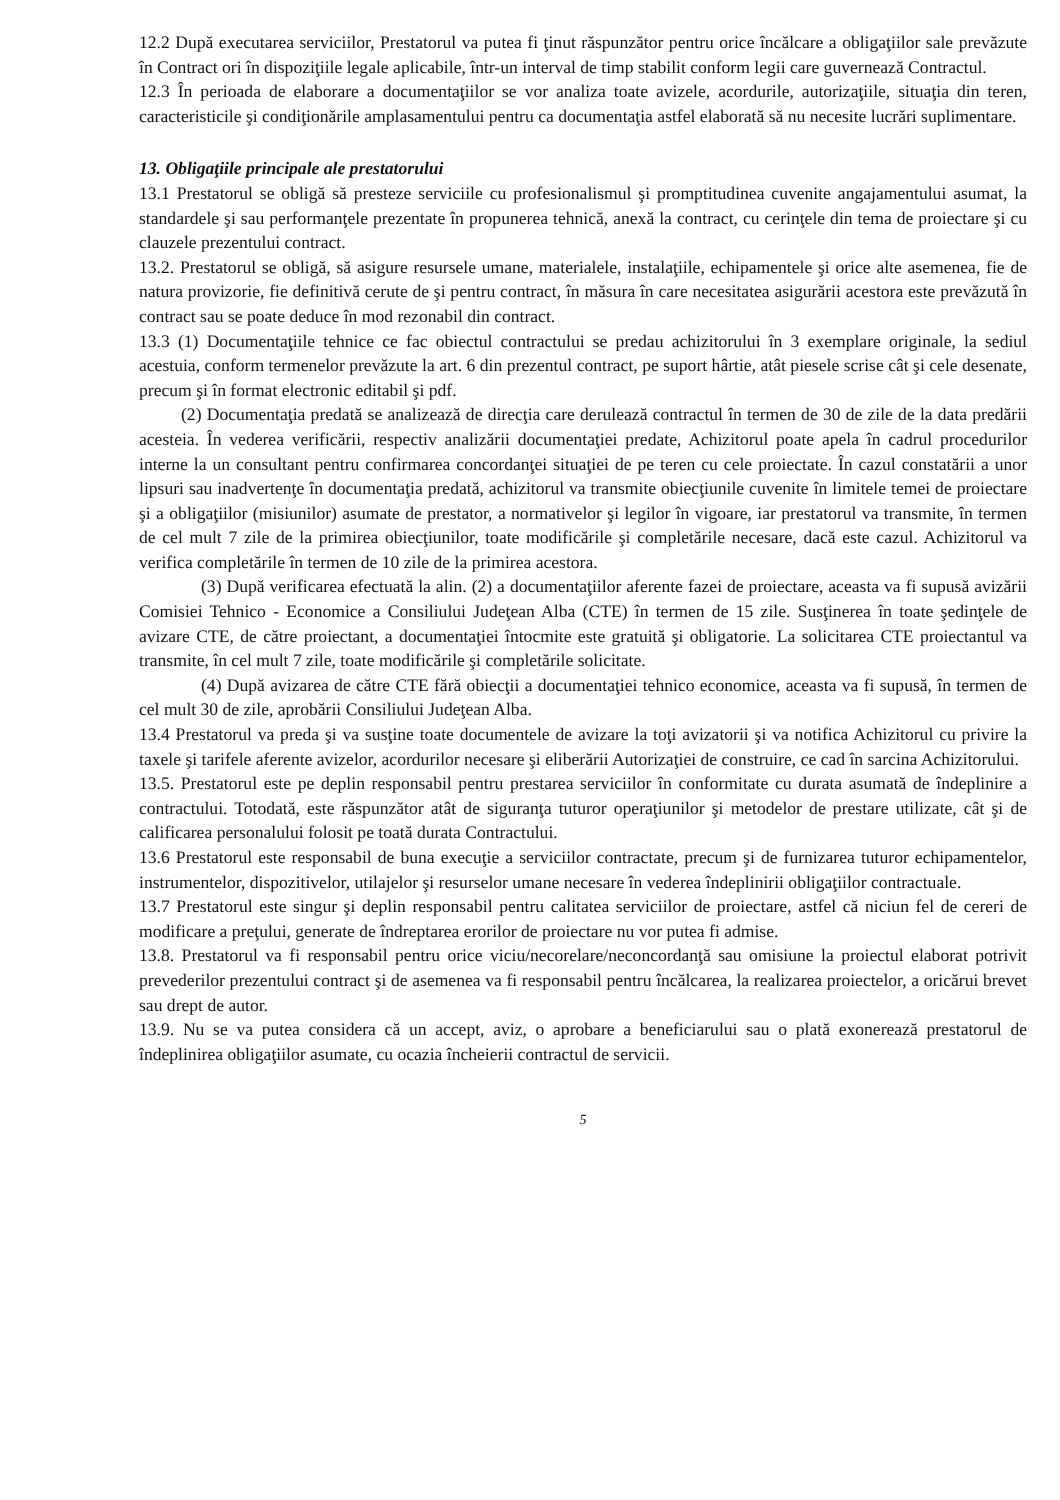12.2 După executarea serviciilor, Prestatorul va putea fi ţinut răspunzător pentru orice încălcare a obligaţiilor sale prevăzute în Contract ori în dispoziţiile legale aplicabile, într-un interval de timp stabilit conform legii care guvernează Contractul.
12.3 În perioada de elaborare a documentaţiilor se vor analiza toate avizele, acordurile, autorizaţiile, situaţia din teren, caracteristicile şi condiţionările amplasamentului pentru ca documentaţia astfel elaborată să nu necesite lucrări suplimentare.
13. Obligaţiile principale ale prestatorului
13.1 Prestatorul se obligă să presteze serviciile cu profesionalismul şi promptitudinea cuvenite angajamentului asumat, la standardele şi sau performanţele prezentate în propunerea tehnică, anexă la contract, cu cerinţele din tema de proiectare şi cu clauzele prezentului contract.
13.2. Prestatorul se obligă, să asigure resursele umane, materialele, instalaţiile, echipamentele şi orice alte asemenea, fie de natura provizorie, fie definitivă cerute de şi pentru contract, în măsura în care necesitatea asigurării acestora este prevăzută în contract sau se poate deduce în mod rezonabil din contract.
13.3 (1) Documentaţiile tehnice ce fac obiectul contractului se predau achizitorului în 3 exemplare originale, la sediul acestuia, conform termenelor prevăzute la art. 6 din prezentul contract, pe suport hârtie, atât piesele scrise cât şi cele desenate, precum şi în format electronic editabil şi pdf.
(2) Documentaţia predată se analizează de direcţia care derulează contractul în termen de 30 de zile de la data predării acesteia. În vederea verificării, respectiv analizării documentaţiei predate, Achizitorul poate apela în cadrul procedurilor interne la un consultant pentru confirmarea concordanţei situaţiei de pe teren cu cele proiectate. În cazul constatării a unor lipsuri sau inadvertenţe în documentaţia predată, achizitorul va transmite obiecţiunile cuvenite în limitele temei de proiectare şi a obligaţiilor (misiunilor) asumate de prestator, a normativelor şi legilor în vigoare, iar prestatorul va transmite, în termen de cel mult 7 zile de la primirea obiecţiunilor, toate modificările şi completările necesare, dacă este cazul. Achizitorul va verifica completările în termen de 10 zile de la primirea acestora.
(3) După verificarea efectuată la alin. (2) a documentaţiilor aferente fazei de proiectare, aceasta va fi supusă avizării Comisiei Tehnico - Economice a Consiliului Judeţean Alba (CTE) în termen de 15 zile. Susţinerea în toate şedinţele de avizare CTE, de către proiectant, a documentaţiei întocmite este gratuită şi obligatorie. La solicitarea CTE proiectantul va transmite, în cel mult 7 zile, toate modificările şi completările solicitate.
(4) După avizarea de către CTE fără obiecţii a documentaţiei tehnico economice, aceasta va fi supusă, în termen de cel mult 30 de zile, aprobării Consiliului Judeţean Alba.
13.4 Prestatorul va preda şi va susţine toate documentele de avizare la toţi avizatorii şi va notifica Achizitorul cu privire la taxele şi tarifele aferente avizelor, acordurilor necesare şi eliberării Autorizaţiei de construire, ce cad în sarcina Achizitorului.
13.5. Prestatorul este pe deplin responsabil pentru prestarea serviciilor în conformitate cu durata asumată de îndeplinire a contractului. Totodată, este răspunzător atât de siguranţa tuturor operaţiunilor şi metodelor de prestare utilizate, cât şi de calificarea personalului folosit pe toată durata Contractului.
13.6 Prestatorul este responsabil de buna execuţie a serviciilor contractate, precum şi de furnizarea tuturor echipamentelor, instrumentelor, dispozitivelor, utilajelor şi resurselor umane necesare în vederea îndeplinirii obligaţiilor contractuale.
13.7 Prestatorul este singur şi deplin responsabil pentru calitatea serviciilor de proiectare, astfel că niciun fel de cereri de modificare a preţului, generate de îndreptarea erorilor de proiectare nu vor putea fi admise.
13.8. Prestatorul va fi responsabil pentru orice viciu/necorelare/neconcordanţă sau omisiune la proiectul elaborat potrivit prevederilor prezentului contract şi de asemenea va fi responsabil pentru încălcarea, la realizarea proiectelor, a oricărui brevet sau drept de autor.
13.9. Nu se va putea considera că un accept, aviz, o aprobare a beneficiarului sau o plată exonerează prestatorul de îndeplinirea obligaţiilor asumate, cu ocazia încheierii contractul de servicii.
5